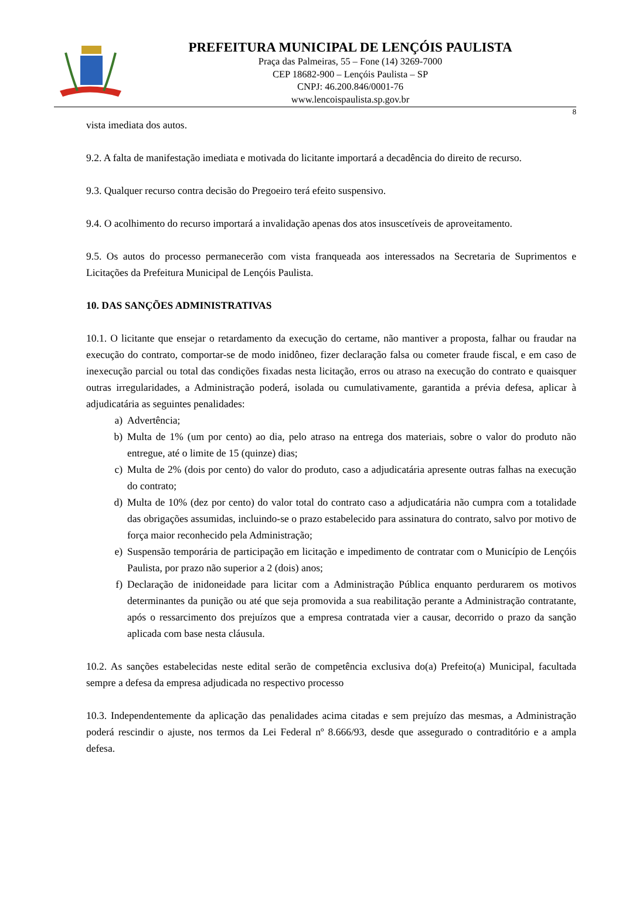PREFEITURA MUNICIPAL DE LENÇÓIS PAULISTA
Praça das Palmeiras, 55 – Fone (14) 3269-7000
CEP 18682-900 – Lençóis Paulista – SP
CNPJ: 46.200.846/0001-76
www.lencoispaulista.sp.gov.br
8
vista imediata dos autos.
9.2. A falta de manifestação imediata e motivada do licitante importará a decadência do direito de recurso.
9.3. Qualquer recurso contra decisão do Pregoeiro terá efeito suspensivo.
9.4. O acolhimento do recurso importará a invalidação apenas dos atos insuscetíveis de aproveitamento.
9.5. Os autos do processo permanecerão com vista franqueada aos interessados na Secretaria de Suprimentos e Licitações da Prefeitura Municipal de Lençóis Paulista.
10. DAS SANÇÕES ADMINISTRATIVAS
10.1. O licitante que ensejar o retardamento da execução do certame, não mantiver a proposta, falhar ou fraudar na execução do contrato, comportar-se de modo inidôneo, fizer declaração falsa ou cometer fraude fiscal, e em caso de inexecução parcial ou total das condições fixadas nesta licitação, erros ou atraso na execução do contrato e quaisquer outras irregularidades, a Administração poderá, isolada ou cumulativamente, garantida a prévia defesa, aplicar à adjudicatária as seguintes penalidades:
a) Advertência;
b) Multa de 1% (um por cento) ao dia, pelo atraso na entrega dos materiais, sobre o valor do produto não entregue, até o limite de 15 (quinze) dias;
c) Multa de 2% (dois por cento) do valor do produto, caso a adjudicatária apresente outras falhas na execução do contrato;
d) Multa de 10% (dez por cento) do valor total do contrato caso a adjudicatária não cumpra com a totalidade das obrigações assumidas, incluindo-se o prazo estabelecido para assinatura do contrato, salvo por motivo de força maior reconhecido pela Administração;
e) Suspensão temporária de participação em licitação e impedimento de contratar com o Município de Lençóis Paulista, por prazo não superior a 2 (dois) anos;
f) Declaração de inidoneidade para licitar com a Administração Pública enquanto perdurarem os motivos determinantes da punição ou até que seja promovida a sua reabilitação perante a Administração contratante, após o ressarcimento dos prejuízos que a empresa contratada vier a causar, decorrido o prazo da sanção aplicada com base nesta cláusula.
10.2. As sanções estabelecidas neste edital serão de competência exclusiva do(a) Prefeito(a) Municipal, facultada sempre a defesa da empresa adjudicada no respectivo processo
10.3. Independentemente da aplicação das penalidades acima citadas e sem prejuízo das mesmas, a Administração poderá rescindir o ajuste, nos termos da Lei Federal nº 8.666/93, desde que assegurado o contraditório e a ampla defesa.